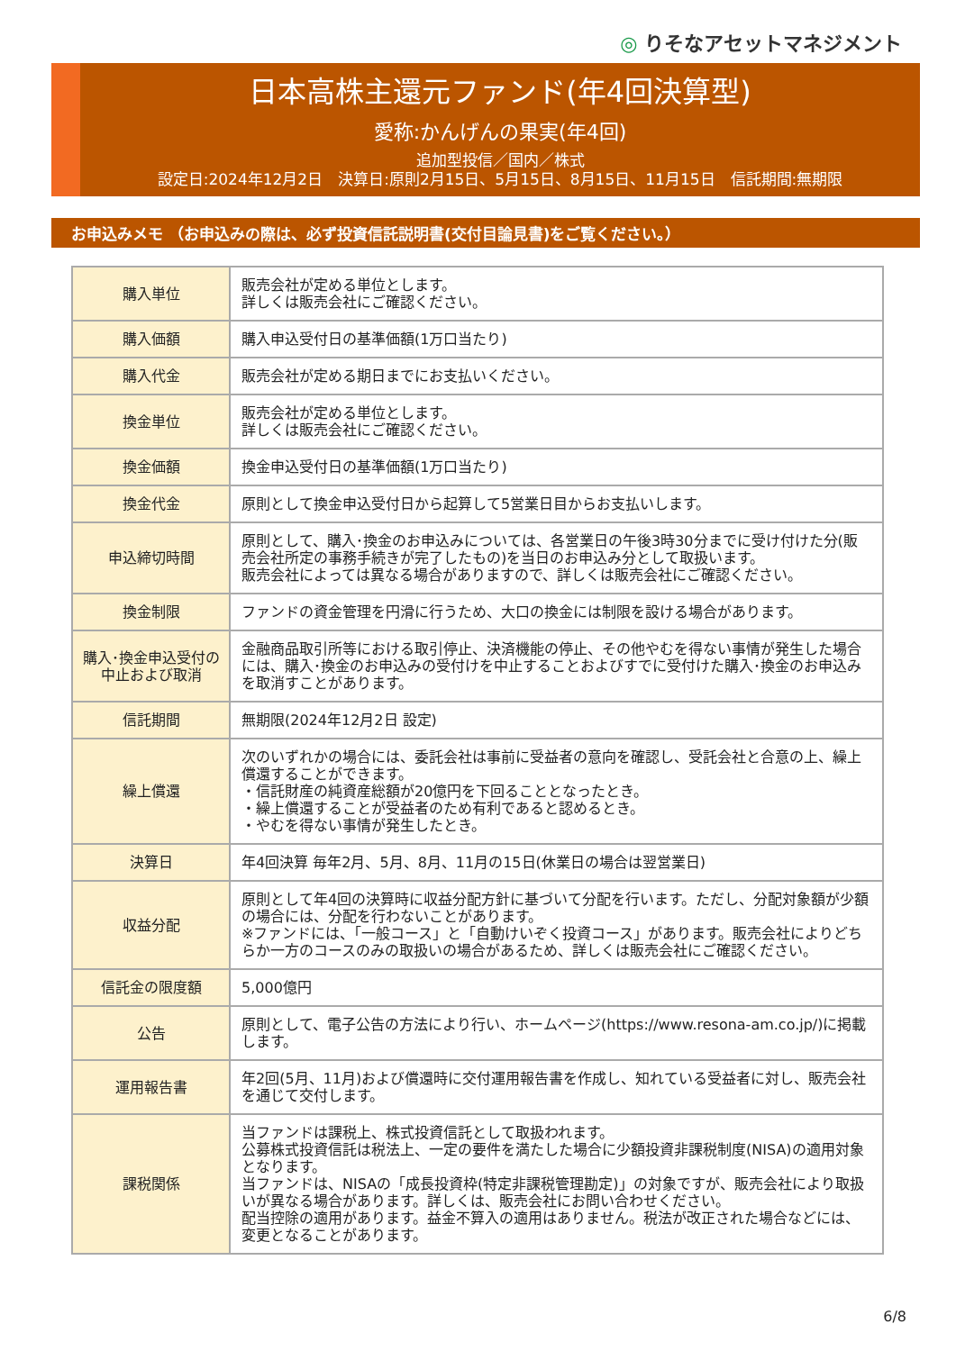◎ りそなアセットマネジメント
日本高株主還元ファンド(年4回決算型)
愛称:かんげんの果実(年4回)
追加型投信／国内／株式
設定日:2024年12月2日　決算日:原則2月15日、5月15日、8月15日、11月15日　信託期間:無期限
お申込みメモ （お申込みの際は、必ず投資信託説明書(交付目論見書)をご覧ください。）
| 購入単位 | 販売会社が定める単位とします。 詳しくは販売会社にご確認ください。 |
| 購入価額 | 購入申込受付日の基準価額(1万口当たり) |
| 購入代金 | 販売会社が定める期日までにお支払いください。 |
| 換金単位 | 販売会社が定める単位とします。 詳しくは販売会社にご確認ください。 |
| 換金価額 | 換金申込受付日の基準価額(1万口当たり) |
| 換金代金 | 原則として換金申込受付日から起算して5営業日目からお支払いします。 |
| 申込締切時間 | 原則として、購入･換金のお申込みについては、各営業日の午後3時30分までに受け付けた分(販売会社所定の事務手続きが完了したもの)を当日のお申込み分として取扱います。 販売会社によっては異なる場合がありますので、詳しくは販売会社にご確認ください。 |
| 換金制限 | ファンドの資金管理を円滑に行うため、大口の換金には制限を設ける場合があります。 |
| 購入･換金申込受付の中止および取消 | 金融商品取引所等における取引停止、決済機能の停止、その他やむを得ない事情が発生した場合には、購入･換金のお申込みの受付けを中止することおよびすでに受付けた購入･換金のお申込みを取消すことがあります。 |
| 信託期間 | 無期限(2024年12月2日 設定) |
| 繰上償還 | 次のいずれかの場合には、委託会社は事前に受益者の意向を確認し、受託会社と合意の上、繰上償還することができます。 ・信託財産の純資産総額が20億円を下回ることとなったとき。 ・繰上償還することが受益者のため有利であると認めるとき。 ・やむを得ない事情が発生したとき。 |
| 決算日 | 年4回決算 毎年2月、5月、8月、11月の15日(休業日の場合は翌営業日) |
| 収益分配 | 原則として年4回の決算時に収益分配方針に基づいて分配を行います。ただし、分配対象額が少額の場合には、分配を行わないことがあります。 ※ファンドには、「一般コース」と「自動けいぞく投資コース」があります。販売会社によりどちらか一方のコースのみの取扱いの場合があるため、詳しくは販売会社にご確認ください。 |
| 信託金の限度額 | 5,000億円 |
| 公告 | 原則として、電子公告の方法により行い、ホームページ(https://www.resona-am.co.jp/)に掲載します。 |
| 運用報告書 | 年2回(5月、11月)および償還時に交付運用報告書を作成し、知れている受益者に対し、販売会社を通じて交付します。 |
| 課税関係 | 当ファンドは課税上、株式投資信託として取扱われます。 公募株式投資信託は税法上、一定の要件を満たした場合に少額投資非課税制度(NISA)の適用対象となります。 当ファンドは、NISAの「成長投資枠(特定非課税管理勘定)」の対象ですが、販売会社により取扱いが異なる場合があります。詳しくは、販売会社にお問い合わせください。 配当控除の適用があります。益金不算入の適用はありません。税法が改正された場合などには、変更となることがあります。 |
6/8